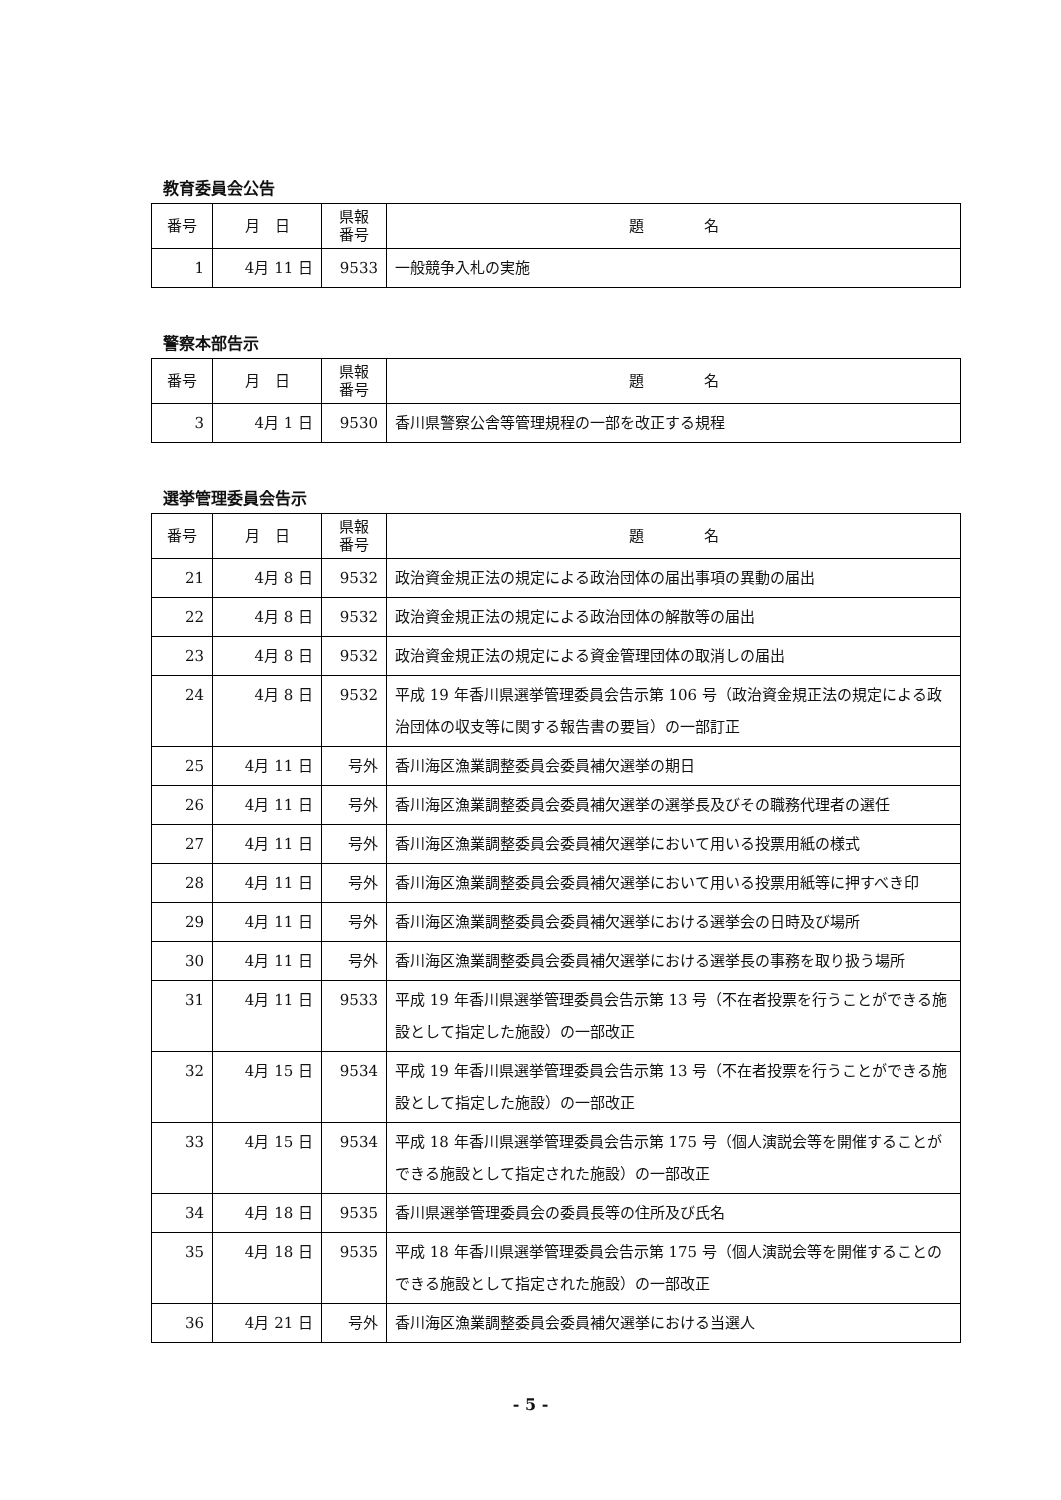教育委員会公告
| 番号 | 月 日 | 県報 番号 | 題 名 |
| --- | --- | --- | --- |
| 1 | 4月 11 日 | 9533 | 一般競争入札の実施 |
警察本部告示
| 番号 | 月 日 | 県報 番号 | 題 名 |
| --- | --- | --- | --- |
| 3 | 4月 1 日 | 9530 | 香川県警察公舎等管理規程の一部を改正する規程 |
選挙管理委員会告示
| 番号 | 月 日 | 県報 番号 | 題 名 |
| --- | --- | --- | --- |
| 21 | 4月 8 日 | 9532 | 政治資金規正法の規定による政治団体の届出事項の異動の届出 |
| 22 | 4月 8 日 | 9532 | 政治資金規正法の規定による政治団体の解散等の届出 |
| 23 | 4月 8 日 | 9532 | 政治資金規正法の規定による資金管理団体の取消しの届出 |
| 24 | 4月 8 日 | 9532 | 平成 19 年香川県選挙管理委員会告示第 106 号（政治資金規正法の規定による政治団体の収支等に関する報告書の要旨）の一部訂正 |
| 25 | 4月 11 日 | 号外 | 香川海区漁業調整委員会委員補欠選挙の期日 |
| 26 | 4月 11 日 | 号外 | 香川海区漁業調整委員会委員補欠選挙の選挙長及びその職務代理者の選任 |
| 27 | 4月 11 日 | 号外 | 香川海区漁業調整委員会委員補欠選挙において用いる投票用紙の様式 |
| 28 | 4月 11 日 | 号外 | 香川海区漁業調整委員会委員補欠選挙において用いる投票用紙等に押すべき印 |
| 29 | 4月 11 日 | 号外 | 香川海区漁業調整委員会委員補欠選挙における選挙会の日時及び場所 |
| 30 | 4月 11 日 | 号外 | 香川海区漁業調整委員会委員補欠選挙における選挙長の事務を取り扱う場所 |
| 31 | 4月 11 日 | 9533 | 平成 19 年香川県選挙管理委員会告示第 13 号（不在者投票を行うことができる施設として指定した施設）の一部改正 |
| 32 | 4月 15 日 | 9534 | 平成 19 年香川県選挙管理委員会告示第 13 号（不在者投票を行うことができる施設として指定した施設）の一部改正 |
| 33 | 4月 15 日 | 9534 | 平成 18 年香川県選挙管理委員会告示第 175 号（個人演説会等を開催することができる施設として指定された施設）の一部改正 |
| 34 | 4月 18 日 | 9535 | 香川県選挙管理委員会の委員長等の住所及び氏名 |
| 35 | 4月 18 日 | 9535 | 平成 18 年香川県選挙管理委員会告示第 175 号（個人演説会等を開催することのできる施設として指定された施設）の一部改正 |
| 36 | 4月 21 日 | 号外 | 香川海区漁業調整委員会委員補欠選挙における当選人 |
- 5 -